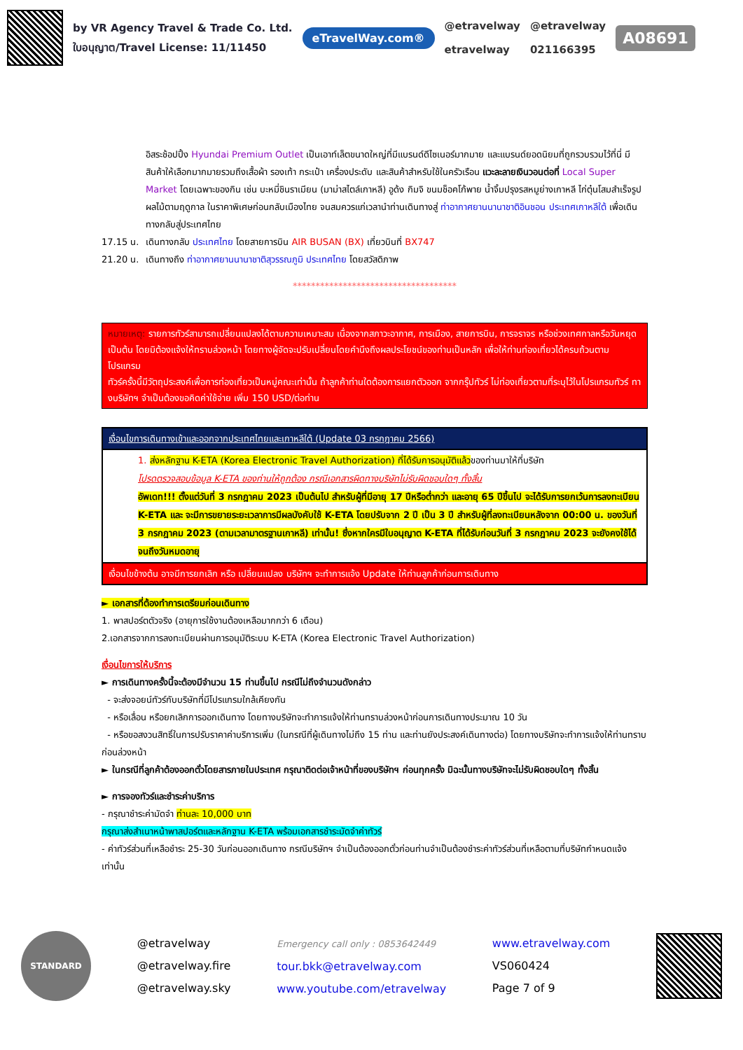by VR Agency Travel & Trade Co. Ltd.
ใบอนุญาต/Travel License: 11/11450
eTravelWay.com®
@etravelway
etravelway
@etravelway
021166395
A08691
อิสระช้อปปิ้ง Hyundai Premium Outlet เป็นเอาท์เล็ตขนาดใหญ่ที่มีแบรนด์ดีไซเนอร์มากมาย และแบรนด์ยอดนิยมที่ถูกรวบรวมไว้ที่นี่ มีสินค้าให้เลือกมากมายรวมถึงเสื้อผ้า รองเท้า กระเป๋า เครื่องประดับ และสินค้าสำหรับใช้ในครัวเรือน แวะละลายเงินวอนต่อที่ Local Super Market โดยเฉพาะของกิน เช่น บะหมี่ชินราเมียน (มาม่าสไตล์เกาหลี) อูด้ง กิมจิ ขนมช็อคโก้พาย น้ำจิ้มปรุงรสหมูย่างเกาหลี ไก่ตุ๋นโสมสำเร็จรูป ผลไม้ตามฤดูกาล ในราคาพิเศษก่อนกลับเมืองไทย จนสมควรแก่เวลานำท่านเดินทางสู่ ท่าอากาศยานนานาชาติอินชอน ประเทศเกาหลีใต้ เพื่อเดินทางกลับสู่ประเทศไทย
17.15 น. เดินทางกลับ ประเทศไทย โดยสายการบิน AIR BUSAN (BX) เที่ยวบินที่ BX747
21.20 น. เดินทางถึง ท่าอากาศยานนานาชาติสุวรรณภูมิ ประเทศไทย โดยสวัสดิภาพ
************************************
หมายเหตุ: รายการทัวร์สามารถเปลี่ยนแปลงได้ตามความเหมาะสม เนื่องจากสภาวะอากาศ, การเมือง, สายการบิน, การจราจร หรือช่วงเทศกาลหรือวันหยุด เป็นต้น โดยมิต้องแจ้งให้ทราบล่วงหน้า โดยทางผู้จัดจะปรับเปลี่ยนโดยคำนึงถึงผลประโยชน์ของท่านเป็นหลัก เพื่อให้ท่านท่องเที่ยวได้ครบถ้วนตามโปรแกรม
ทัวร์ครั้งนี้มีวัตถุประสงค์เพื่อการท่องเที่ยวเป็นหมู่คณะเท่านั้น ถ้าลูกค้าท่านใดต้องการแยกตัวออก จากกรุ๊ปทัวร์ ไม่ท่องเที่ยวตามที่ระบุไว้ในโปรแกรมทัวร์ ทางบริษัทฯ จำเป็นต้องขอคิดค่าใช้จ่าย เพิ่ม 150 USD/ต่อท่าน
| เงื่อนไขการเดินทางเข้าและออกจากประเทศไทยและเกาหลีใต้ (Update 03 กรกฎาคม 2566) |
| 1. ส่งหลักฐาน K-ETA (Korea Electronic Travel Authorization) ที่ได้รับการอนุมัติแล้ว ของท่านมาให้ที่บริษัท โปรดตรวจสอบข้อมูล K-ETA ของท่านให้ถูกต้อง กรณีเอกสารผิดทางบริษัทไม่รับผิดชอบใดๆ ทั้งสิ้น อัพเดท!!! ตั้งแต่วันที่ 3 กรกฎาคม 2023 เป็นต้นไป สำหรับผู้ที่มีอายุ 17 ปีหรือต่ำกว่า และอายุ 65 ปีขึ้นไป จะได้รับการยกเว้นการลงทะเบียน K-ETA และ จะมีการขยายระยะเวลาการมีผลบังคับใช้ K-ETA โดยปรับจาก 2 ปี เป็น 3 ปี สำหรับผู้ที่ลงทะเบียนหลังจาก 00:00 น. ของวันที่ 3 กรกฎาคม 2023 (ตามเวลามาตรฐานเกาหลี) เท่านั้น! ซึ่งหากใครมีใบอนุญาต K-ETA ที่ได้รับก่อนวันที่ 3 กรกฎาคม 2023 จะยังคงใช้ได้จนถึงวันหมดอายุ |
| เงื่อนไขข้างต้น อาจมีการยกเลิก หรือ เปลี่ยนแปลง บริษัทฯ จะทำการแจ้ง Update ให้ท่านลูกค้าก่อนการเดินทาง |
► เอกสารที่ต้องทำการเตรียมก่อนเดินทาง
1. พาสปอร์ตตัวจริง (อายุการใช้งานต้องเหลือมากกว่า 6 เดือน)
2.เอกสารจากการลงทะเบียนผ่านการอนุมัติระบบ K-ETA (Korea Electronic Travel Authorization)
เงื่อนไขการให้บริการ
► การเดินทางครั้งนี้จะต้องมีจำนวน 15 ท่านขึ้นไป กรณีไม่ถึงจำนวนดังกล่าว
- จะส่งจอยน์ทัวร์กับบริษัทที่มีโปรแกรมใกล้เคียงกัน
- หรือเลื่อน หรือยกเลิกการออกเดินทาง โดยทางบริษัทจะทำการแจ้งให้ท่านทราบล่วงหน้าก่อนการเดินทางประมาณ 10 วัน
- หรือขอสงวนสิทธิ์ในการปรับราคาค่าบริการเพิ่ม (ในกรณีที่ผู้เดินทางไม่ถึง 15 ท่าน และท่านยังประสงค์เดินทางต่อ) โดยทางบริษัทจะทำการแจ้งให้ท่านทราบก่อนล่วงหน้า
► ในกรณีที่ลูกค้าต้องออกตั๋วโดยสารภายในประเทศ กรุณาติดต่อเจ้าหน้าที่ของบริษัทฯ ก่อนทุกครั้ง มิฉะนั้นทางบริษัทจะไม่รับผิดชอบใดๆ ทั้งสิ้น
► การจองทัวร์และชำระค่าบริการ
- กรุณาชำระค่ามัดจำ ท่านละ 10,000 บาท
กรุณาส่งสำเนาหน้าพาสปอร์ตและหลักฐาน K-ETA พร้อมเอกสารชำระมัดจำค่าทัวร์
- ค่าทัวร์ส่วนที่เหลือชำระ 25-30 วันก่อนออกเดินทาง กรณีบริษัทฯ จำเป็นต้องออกตั๋วก่อนท่านจำเป็นต้องชำระค่าทัวร์ส่วนที่เหลือตามที่บริษัทกำหนดแจ้งเท่านั้น
STANDARD
@etravelway
@etravelway.fire
@etravelway.sky
Emergency call only : 0853642449
tour.bkk@etravelway.com
www.youtube.com/etravelway
www.etravelway.com
VS060424
Page 7 of 9